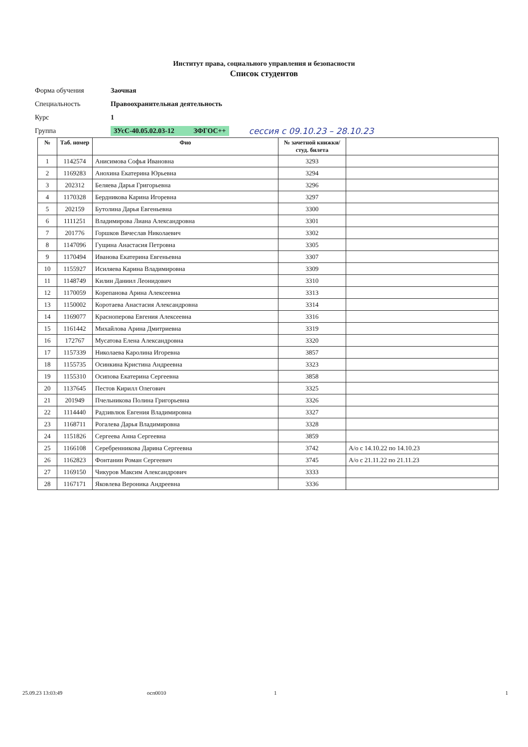Институт права, социального управления и безопасности
Список студентов
Форма обучения Заочная
Специальность Правоохранительная деятельность
Курс 1
Группа ЗУсС-40.05.02.03-12 ЗФГОС++ сессия с 09.10.23 – 28.10.23
| № | Таб. номер | Фио | № зачетной книжки/студ. билета | |
| --- | --- | --- | --- | --- |
| 1 | 1142574 | Анисимова Софья Ивановна | 3293 | |
| 2 | 1169283 | Анохина Екатерина Юрьевна | 3294 | |
| 3 | 202312 | Беляева Дарья Григорьевна | 3296 | |
| 4 | 1170328 | Бердникова Карина Игоревна | 3297 | |
| 5 | 202159 | Бутолина Дарья Евгеньевна | 3300 | |
| 6 | 1111251 | Владимирова Лиана Александровна | 3301 | |
| 7 | 201776 | Горшков Вячеслав Николаевич | 3302 | |
| 8 | 1147096 | Гущина Анастасия Петровна | 3305 | |
| 9 | 1170494 | Иванова Екатерина Евгеньевна | 3307 | |
| 10 | 1155927 | Исиляева Карина Владимировна | 3309 | |
| 11 | 1148749 | Килин Даниил Леонидович | 3310 | |
| 12 | 1170059 | Корепанова Арина Алексеевна | 3313 | |
| 13 | 1150002 | Коротаева Анастасия Александровна | 3314 | |
| 14 | 1169077 | Красноперова Евгения Алексеевна | 3316 | |
| 15 | 1161442 | Михайлова Арина Дмитриевна | 3319 | |
| 16 | 172767 | Мусатова Елена Александровна | 3320 | |
| 17 | 1157339 | Николаева Каролина Игоревна | 3857 | |
| 18 | 1155735 | Осинкина Кристина Андреевна | 3323 | |
| 19 | 1155310 | Осипова Екатерина Сергеевна | 3858 | |
| 20 | 1137645 | Пестов Кирилл Олегович | 3325 | |
| 21 | 201949 | Пчельникова Полина Григорьевна | 3326 | |
| 22 | 1114440 | Радзивлюк Евгения Владимировна | 3327 | |
| 23 | 1168711 | Рогалева Дарья Владимировна | 3328 | |
| 24 | 1151826 | Сергеева Анна Сергеевна | 3859 | |
| 25 | 1166108 | Серебренникова Дарина Сергеевна | 3742 | А/о с 14.10.22 по 14.10.23 |
| 26 | 1162823 | Фонтанин Роман Сергеевич | 3745 | А/о с 21.11.22 по 21.11.23 |
| 27 | 1169150 | Чикуров Максим Александрович | 3333 | |
| 28 | 1167171 | Яковлева Вероника Андреевна | 3336 | |
25.09.23 13:03:49 осп0010 1 1